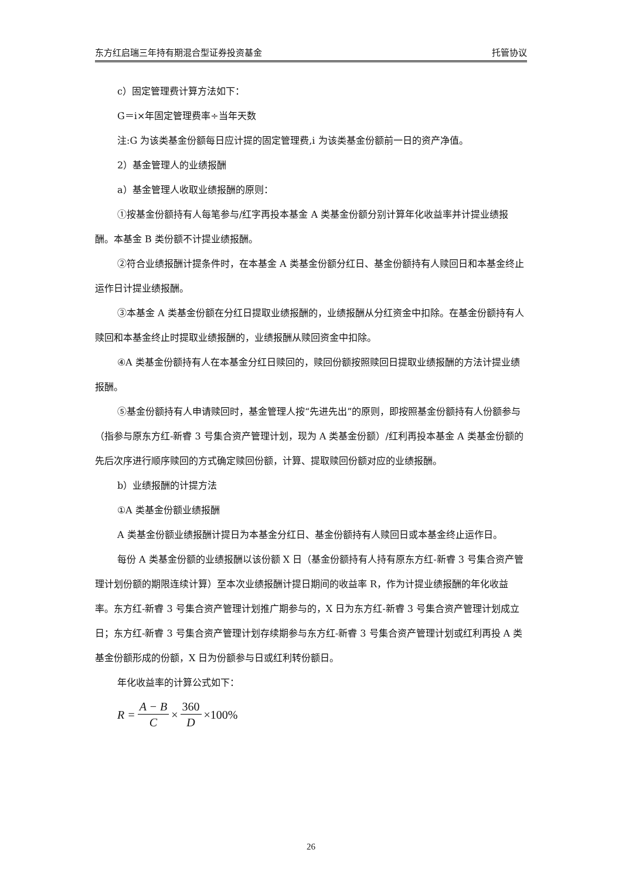东方红启瑞三年持有期混合型证券投资基金 托管协议
c）固定管理费计算方法如下：
G＝i×年固定管理费率÷当年天数
注:G 为该类基金份额每日应计提的固定管理费,i 为该类基金份额前一日的资产净值。
2）基金管理人的业绩报酬
a）基金管理人收取业绩报酬的原则：
①按基金份额持有人每笔参与/红字再投本基金 A 类基金份额分别计算年化收益率并计提业绩报酬。本基金 B 类份额不计提业绩报酬。
②符合业绩报酬计提条件时，在本基金 A 类基金份额分红日、基金份额持有人赎回日和本基金终止运作日计提业绩报酬。
③本基金 A 类基金份额在分红日提取业绩报酬的，业绩报酬从分红资金中扣除。在基金份额持有人赎回和本基金终止时提取业绩报酬的，业绩报酬从赎回资金中扣除。
④A 类基金份额持有人在本基金分红日赎回的，赎回份额按照赎回日提取业绩报酬的方法计提业绩报酬。
⑤基金份额持有人申请赎回时，基金管理人按“先进先出”的原则，即按照基金份额持有人份额参与（指参与原东方红-新睿 3 号集合资产管理计划，现为 A 类基金份额）/红利再投本基金 A 类基金份额的先后次序进行顺序赎回的方式确定赎回份额，计算、提取赎回份额对应的业绩报酬。
b）业绩报酬的计提方法
①A 类基金份额业绩报酬
A 类基金份额业绩报酬计提日为本基金分红日、基金份额持有人赎回日或本基金终止运作日。
每份 A 类基金份额的业绩报酬以该份额 X 日（基金份额持有人持有原东方红-新睿 3 号集合资产管理计划份额的期限连续计算）至本次业绩报酬计提日期间的收益率 R，作为计提业绩报酬的年化收益率。东方红-新睿 3 号集合资产管理计划推广期参与的，X 日为东方红-新睿 3 号集合资产管理计划成立日；东方红-新睿 3 号集合资产管理计划存续期参与东方红-新睿 3 号集合资产管理计划或红利再投 A 类基金份额形成的份额，X 日为份额参与日或红利转份额日。
年化收益率的计算公式如下：
R = A − B C × 360 D ×100%
26